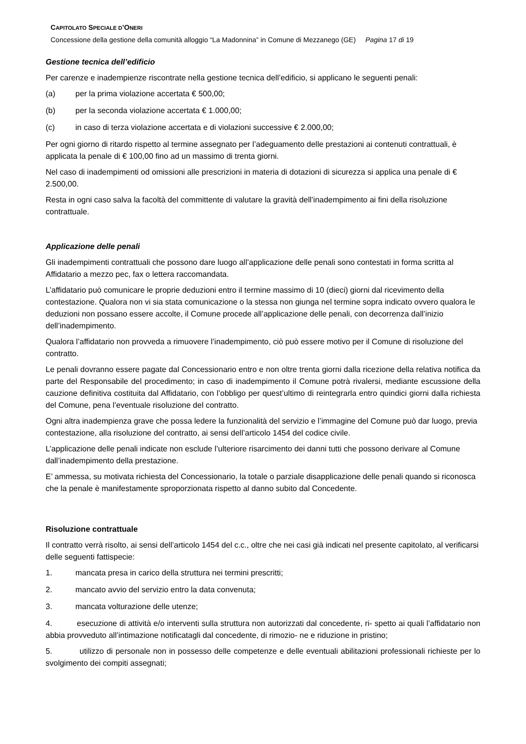CAPITOLATO SPECIALE D’ONERI
Concessione della gestione della comunità alloggio “La Madonnina” in Comune di Mezzanego (GE) Pagina 17 di 19
Gestione tecnica dell’edificio
Per carenze e inadempienze riscontrate nella gestione tecnica dell’edificio, si applicano le seguenti penali:
(a) per la prima violazione accertata € 500,00;
(b) per la seconda violazione accertata € 1.000,00;
(c) in caso di terza violazione accertata e di violazioni successive € 2.000,00;
Per ogni giorno di ritardo rispetto al termine assegnato per l’adeguamento delle prestazioni ai contenuti contrattuali, è applicata la penale di € 100,00 fino ad un massimo di trenta giorni.
Nel caso di inadempimenti od omissioni alle prescrizioni in materia di dotazioni di sicurezza si applica una penale di € 2.500,00.
Resta in ogni caso salva la facoltà del committente di valutare la gravità dell’inadempimento ai fini della risoluzione contrattuale.
Applicazione delle penali
Gli inadempimenti contrattuali che possono dare luogo all’applicazione delle penali sono contestati in forma scritta al Affidatario a mezzo pec, fax o lettera raccomandata.
L’affidatario può comunicare le proprie deduzioni entro il termine massimo di 10 (dieci) giorni dal ricevimento della contestazione. Qualora non vi sia stata comunicazione o la stessa non giunga nel termine sopra indicato ovvero qualora le deduzioni non possano essere accolte, il Comune procede all’applicazione delle penali, con decorrenza dall’inizio dell’inadempimento.
Qualora l’affidatario non provveda a rimuovere l’inadempimento, ciò può essere motivo per il Comune di risoluzione del contratto.
Le penali dovranno essere pagate dal Concessionario entro e non oltre trenta giorni dalla ricezione della relativa notifica da parte del Responsabile del procedimento; in caso di inadempimento il Comune potrà rivalersi, mediante escussione della cauzione definitiva costituita dal Affidatario, con l’obbligo per quest’ultimo di reintegrarla entro quindici giorni dalla richiesta del Comune, pena l’eventuale risoluzione del contratto.
Ogni altra inadempienza grave che possa ledere la funzionalità del servizio e l’immagine del Comune può dar luogo, previa contestazione, alla risoluzione del contratto, ai sensi dell’articolo 1454 del codice civile.
L’applicazione delle penali indicate non esclude l’ulteriore risarcimento dei danni tutti che possono derivare al Comune dall’inadempimento della prestazione.
E’ ammessa, su motivata richiesta del Concessionario, la totale o parziale disapplicazione delle penali quando si riconosca che la penale è manifestamente sproporzionata rispetto al danno subito dal Concedente.
Risoluzione contrattuale
Il contratto verrà risolto, ai sensi dell’articolo 1454 del c.c., oltre che nei casi già indicati nel presente capitolato, al verificarsi delle seguenti fattispecie:
1. mancata presa in carico della struttura nei termini prescritti;
2. mancato avvio del servizio entro la data convenuta;
3. mancata volturazione delle utenze;
4. esecuzione di attività e/o interventi sulla struttura non autorizzati dal concedente, ri- spetto ai quali l’affidatario non abbia provveduto all’intimazione notificatagli dal concedente, di rimozio- ne e riduzione in pristino;
5. utilizzo di personale non in possesso delle competenze e delle eventuali abilitazioni professionali richieste per lo svolgimento dei compiti assegnati;